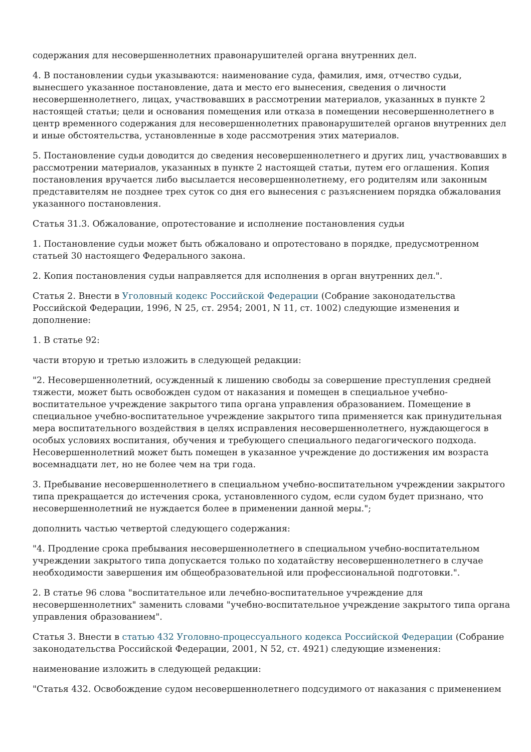содержания для несовершеннолетних правонарушителей органа внутренних дел.
4. В постановлении судьи указываются: наименование суда, фамилия, имя, отчество судьи, вынесшего указанное постановление, дата и место его вынесения, сведения о личности несовершеннолетнего, лицах, участвовавших в рассмотрении материалов, указанных в пункте 2 настоящей статьи; цели и основания помещения или отказа в помещении несовершеннолетнего в центр временного содержания для несовершеннолетних правонарушителей органов внутренних дел и иные обстоятельства, установленные в ходе рассмотрения этих материалов.
5. Постановление судьи доводится до сведения несовершеннолетнего и других лиц, участвовавших в рассмотрении материалов, указанных в пункте 2 настоящей статьи, путем его оглашения. Копия постановления вручается либо высылается несовершеннолетнему, его родителям или законным представителям не позднее трех суток со дня его вынесения с разъяснением порядка обжалования указанного постановления.
Статья 31.3. Обжалование, опротестование и исполнение постановления судьи
1. Постановление судьи может быть обжаловано и опротестовано в порядке, предусмотренном статьей 30 настоящего Федерального закона.
2. Копия постановления судьи направляется для исполнения в орган внутренних дел.".
Статья 2. Внести в Уголовный кодекс Российской Федерации (Собрание законодательства Российской Федерации, 1996, N 25, ст. 2954; 2001, N 11, ст. 1002) следующие изменения и дополнение:
1. В статье 92:
части вторую и третью изложить в следующей редакции:
"2. Несовершеннолетний, осужденный к лишению свободы за совершение преступления средней тяжести, может быть освобожден судом от наказания и помещен в специальное учебно-воспитательное учреждение закрытого типа органа управления образованием. Помещение в специальное учебно-воспитательное учреждение закрытого типа применяется как принудительная мера воспитательного воздействия в целях исправления несовершеннолетнего, нуждающегося в особых условиях воспитания, обучения и требующего специального педагогического подхода. Несовершеннолетний может быть помещен в указанное учреждение до достижения им возраста восемнадцати лет, но не более чем на три года.
3. Пребывание несовершеннолетнего в специальном учебно-воспитательном учреждении закрытого типа прекращается до истечения срока, установленного судом, если судом будет признано, что несовершеннолетний не нуждается более в применении данной меры.";
дополнить частью четвертой следующего содержания:
"4. Продление срока пребывания несовершеннолетнего в специальном учебно-воспитательном учреждении закрытого типа допускается только по ходатайству несовершеннолетнего в случае необходимости завершения им общеобразовательной или профессиональной подготовки.".
2. В статье 96 слова "воспитательное или лечебно-воспитательное учреждение для несовершеннолетних" заменить словами "учебно-воспитательное учреждение закрытого типа органа управления образованием".
Статья 3. Внести в статью 432 Уголовно-процессуального кодекса Российской Федерации (Собрание законодательства Российской Федерации, 2001, N 52, ст. 4921) следующие изменения:
наименование изложить в следующей редакции:
"Статья 432. Освобождение судом несовершеннолетнего подсудимого от наказания с применением